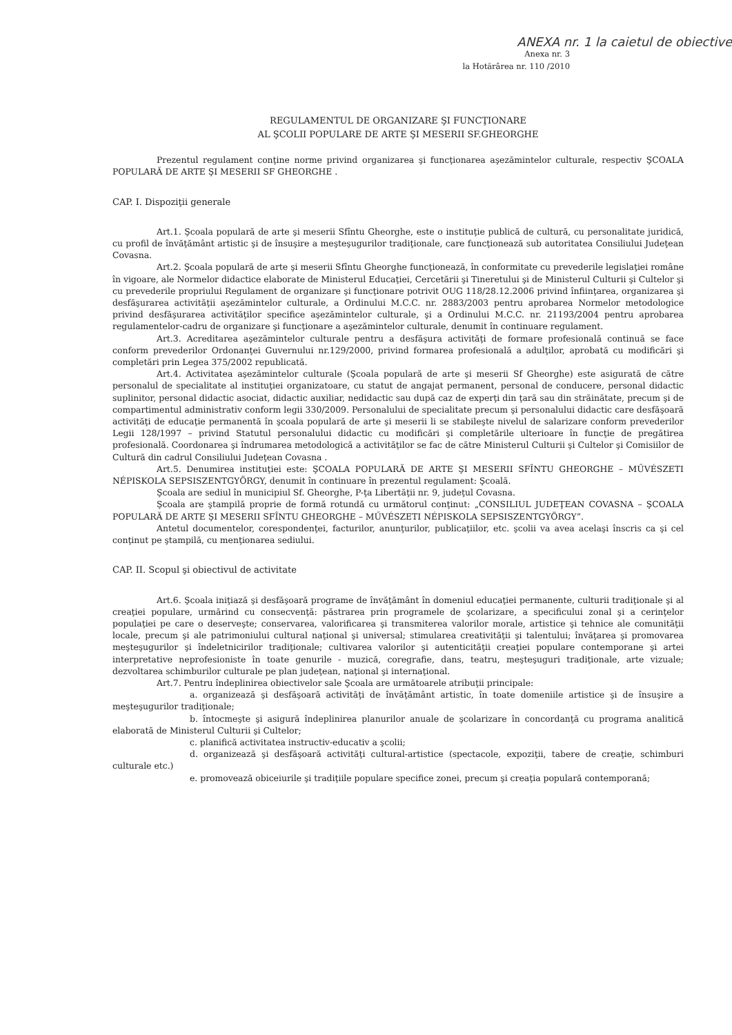ANEXA nr. 1 la caietul de obiective
Anexa nr. 3
la Hotărârea nr. 110 /2010
REGULAMENTUL DE ORGANIZARE ŞI FUNCŢIONARE
AL ŞCOLII POPULARE DE ARTE ŞI MESERII SF.GHEORGHE
Prezentul regulament conţine norme privind organizarea şi funcţionarea aşezămintelor culturale, respectiv ŞCOALA POPULARĂ DE ARTE ŞI MESERII SF GHEORGHE .
CAP. I. Dispoziţii generale
Art.1. Şcoala populară de arte şi meserii Sfîntu Gheorghe, este o instituţie publică de cultură, cu personalitate juridică, cu profil de învăţământ artistic şi de însuşire a meşteşugurilor tradiţionale, care funcţionează sub autoritatea Consiliului Judeţean Covasna.
Art.2. Şcoala populară de arte şi meserii Sfîntu Gheorghe funcţionează, în conformitate cu prevederile legislaţiei române în vigoare, ale Normelor didactice elaborate de Ministerul Educaţiei, Cercetării şi Tineretului şi de Ministerul Culturii şi Cultelor şi cu prevederile propriului Regulament de organizare şi funcţionare potrivit OUG 118/28.12.2006 privind înfiinţarea, organizarea şi desfăşurarea activităţii aşezămintelor culturale, a Ordinului M.C.C. nr. 2883/2003 pentru aprobarea Normelor metodologice privind desfăşurarea activităţilor specifice aşezămintelor culturale, şi a Ordinului M.C.C. nr. 21193/2004 pentru aprobarea regulamentelor-cadru de organizare şi funcţionare a aşezămintelor culturale, denumit în continuare regulament.
Art.3. Acreditarea aşezămintelor culturale pentru a desfăşura activităţi de formare profesională continuă se face conform prevederilor Ordonanţei Guvernului nr.129/2000, privind formarea profesională a adulţilor, aprobată cu modificări şi completări prin Legea 375/2002 republicată.
Art.4. Activitatea aşezămintelor culturale (Şcoala populară de arte şi meserii Sf Gheorghe) este asigurată de către personalul de specialitate al instituţiei organizatoare, cu statut de angajat permanent, personal de conducere, personal didactic suplinitor, personal didactic asociat, didactic auxiliar, nedidactic sau după caz de experţi din ţară sau din străinătate, precum şi de compartimentul administrativ conform legii 330/2009. Personalului de specialitate precum şi personalului didactic care desfăşoară activităţi de educaţie permanentă în şcoala populară de arte şi meserii li se stabileşte nivelul de salarizare conform prevederilor Legii 128/1997 – privind Statutul personalului didactic cu modificări şi completările ulterioare în funcţie de pregătirea profesională. Coordonarea şi îndrumarea metodologică a activităţilor se fac de către Ministerul Culturii şi Cultelor şi Comisiilor de Cultură din cadrul Consiliului Judeţean Covasna .
Art.5. Denumirea instituţiei este: ŞCOALA POPULARĂ DE ARTE ŞI MESERII SFÎNTU GHEORGHE – MŰVÉSZETI NÉPISKOLA SEPSISZENTGYÖRGY, denumit în continuare în prezentul regulament: Şcoală.
Şcoala are sediul în municipiul Sf. Gheorghe, P-ţa Libertăţii nr. 9, judeţul Covasna.
Şcoala are ştampilă proprie de formă rotundă cu următorul conţinut: „CONSILIUL JUDEŢEAN COVASNA – ŞCOALA POPULARĂ DE ARTE ŞI MESERII SFÎNTU GHEORGHE – MŰVÉSZETI NÉPISKOLA SEPSISZENTGYÖRGY”.
Antetul documentelor, corespondenţei, facturilor, anunţurilor, publicaţiilor, etc. şcolii va avea acelaşi înscris ca şi cel conţinut pe ştampilă, cu menţionarea sediului.
CAP. II. Scopul şi obiectivul de activitate
Art.6. Şcoala iniţiază şi desfăşoară programe de învăţământ în domeniul educaţiei permanente, culturii tradiţionale şi al creaţiei populare, urmărind cu consecvenţă: păstrarea prin programele de şcolarizare, a specificului zonal şi a cerinţelor populaţiei pe care o deserveşte; conservarea, valorificarea şi transmiterea valorilor morale, artistice şi tehnice ale comunităţii locale, precum şi ale patrimoniului cultural naţional şi universal; stimularea creativităţii şi talentului; învăţarea şi promovarea meşteşugurilor şi îndeletnicirilor tradiţionale; cultivarea valorilor şi autenticităţii creaţiei populare contemporane şi artei interpretative neprofesioniste în toate genurile - muzică, coregrafie, dans, teatru, meşteşuguri tradiţionale, arte vizuale; dezvoltarea schimburilor culturale pe plan judeţean, naţional şi internaţional.
Art.7. Pentru îndeplinirea obiectivelor sale Şcoala are următoarele atribuţii principale:
a. organizează şi desfăşoară activităţi de învăţământ artistic, în toate domeniile artistice şi de însuşire a meşteşugurilor tradiţionale;
b. întocmeşte şi asigură îndeplinirea planurilor anuale de şcolarizare în concordanţă cu programa analitică elaborată de Ministerul Culturii şi Cultelor;
c. planifică activitatea instructiv-educativ a şcolii;
d. organizează şi desfăşoară activităţi cultural-artistice (spectacole, expoziţii, tabere de creaţie, schimburi culturale etc.)
e. promovează obiceiurile şi tradiţiile populare specifice zonei, precum şi creaţia populară contemporană;